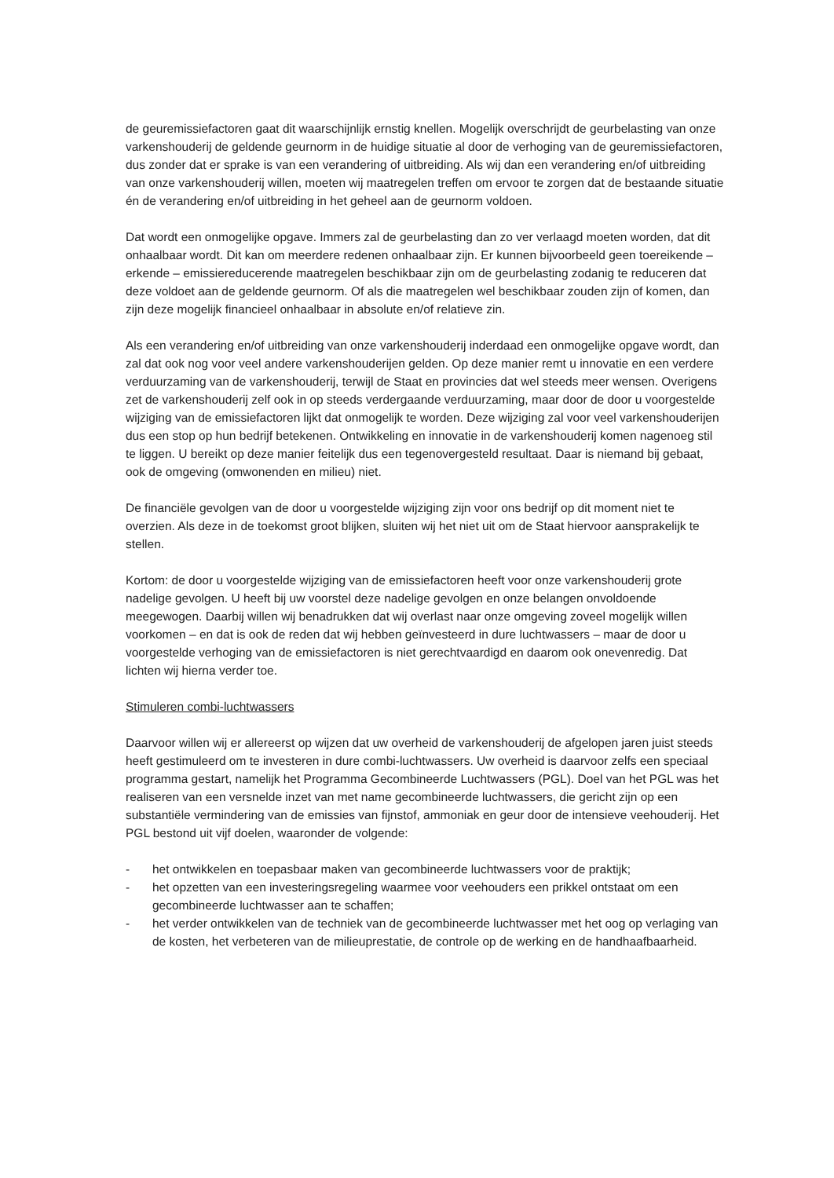de geuremissiefactoren gaat dit waarschijnlijk ernstig knellen. Mogelijk overschrijdt de geurbelasting van onze varkenshouderij de geldende geurnorm in de huidige situatie al door de verhoging van de geuremissiefactoren, dus zonder dat er sprake is van een verandering of uitbreiding. Als wij dan een verandering en/of uitbreiding van onze varkenshouderij willen, moeten wij maatregelen treffen om ervoor te zorgen dat de bestaande situatie én de verandering en/of uitbreiding in het geheel aan de geurnorm voldoen.
Dat wordt een onmogelijke opgave. Immers zal de geurbelasting dan zo ver verlaagd moeten worden, dat dit onhaalbaar wordt. Dit kan om meerdere redenen onhaalbaar zijn. Er kunnen bijvoorbeeld geen toereikende – erkende – emissiereducerende maatregelen beschikbaar zijn om de geurbelasting zodanig te reduceren dat deze voldoet aan de geldende geurnorm. Of als die maatregelen wel beschikbaar zouden zijn of komen, dan zijn deze mogelijk financieel onhaalbaar in absolute en/of relatieve zin.
Als een verandering en/of uitbreiding van onze varkenshouderij inderdaad een onmogelijke opgave wordt, dan zal dat ook nog voor veel andere varkenshouderijen gelden. Op deze manier remt u innovatie en een verdere verduurzaming van de varkenshouderij, terwijl de Staat en provincies dat wel steeds meer wensen. Overigens zet de varkenshouderij zelf ook in op steeds verdergaande verduurzaming, maar door de door u voorgestelde wijziging van de emissiefactoren lijkt dat onmogelijk te worden. Deze wijziging zal voor veel varkenshouderijen dus een stop op hun bedrijf betekenen. Ontwikkeling en innovatie in de varkenshouderij komen nagenoeg stil te liggen. U bereikt op deze manier feitelijk dus een tegenovergesteld resultaat. Daar is niemand bij gebaat, ook de omgeving (omwonenden en milieu) niet.
De financiële gevolgen van de door u voorgestelde wijziging zijn voor ons bedrijf op dit moment niet te overzien. Als deze in de toekomst groot blijken, sluiten wij het niet uit om de Staat hiervoor aansprakelijk te stellen.
Kortom: de door u voorgestelde wijziging van de emissiefactoren heeft voor onze varkenshouderij grote nadelige gevolgen. U heeft bij uw voorstel deze nadelige gevolgen en onze belangen onvoldoende meegewogen. Daarbij willen wij benadrukken dat wij overlast naar onze omgeving zoveel mogelijk willen voorkomen – en dat is ook de reden dat wij hebben geïnvesteerd in dure luchtwassers – maar de door u voorgestelde verhoging van de emissiefactoren is niet gerechtvaardigd en daarom ook onevenredig. Dat lichten wij hierna verder toe.
Stimuleren combi-luchtwassers
Daarvoor willen wij er allereerst op wijzen dat uw overheid de varkenshouderij de afgelopen jaren juist steeds heeft gestimuleerd om te investeren in dure combi-luchtwassers. Uw overheid is daarvoor zelfs een speciaal programma gestart, namelijk het Programma Gecombineerde Luchtwassers (PGL). Doel van het PGL was het realiseren van een versnelde inzet van met name gecombineerde luchtwassers, die gericht zijn op een substantiële vermindering van de emissies van fijnstof, ammoniak en geur door de intensieve veehouderij. Het PGL bestond uit vijf doelen, waaronder de volgende:
- het ontwikkelen en toepasbaar maken van gecombineerde luchtwassers voor de praktijk;
- het opzetten van een investeringsregeling waarmee voor veehouders een prikkel ontstaat om een gecombineerde luchtwasser aan te schaffen;
- het verder ontwikkelen van de techniek van de gecombineerde luchtwasser met het oog op verlaging van de kosten, het verbeteren van de milieuprestatie, de controle op de werking en de handhaafbaarheid.